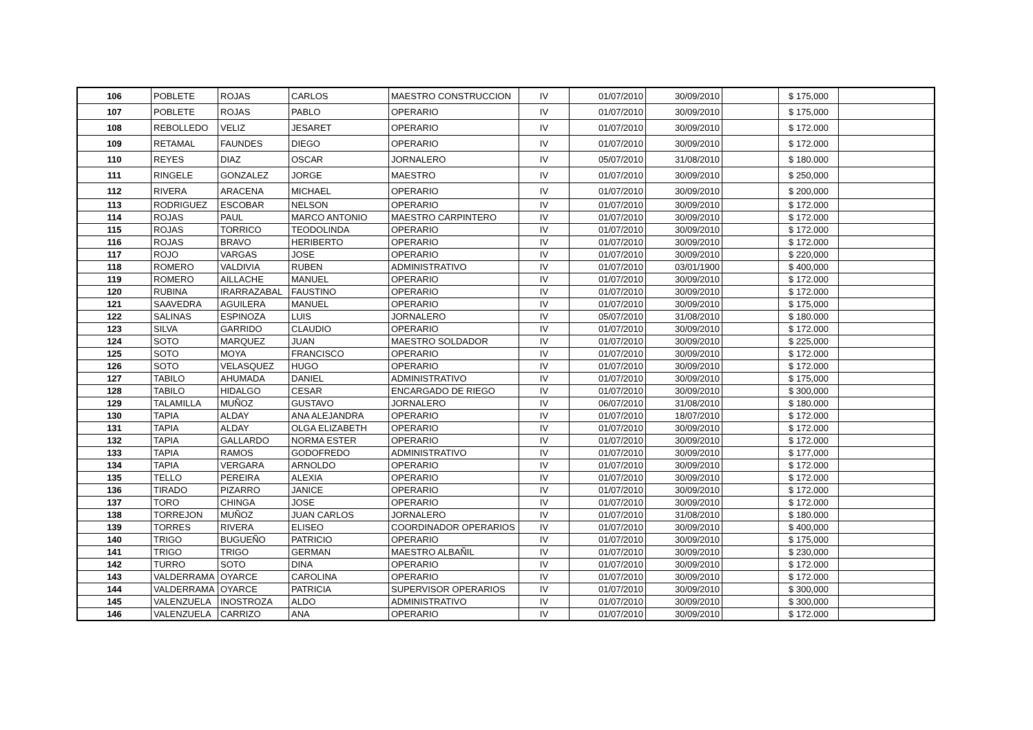| 106 | POBLETE | ROJAS | CARLOS | MAESTRO CONSTRUCCION | IV | 01/07/2010 | 30/09/2010 | | $ 175,000 | |
| 107 | POBLETE | ROJAS | PABLO | OPERARIO | IV | 01/07/2010 | 30/09/2010 | | $ 175,000 | |
| 108 | REBOLLEDO | VELIZ | JESARET | OPERARIO | IV | 01/07/2010 | 30/09/2010 | | $ 172.000 | |
| 109 | RETAMAL | FAUNDES | DIEGO | OPERARIO | IV | 01/07/2010 | 30/09/2010 | | $ 172.000 | |
| 110 | REYES | DIAZ | OSCAR | JORNALERO | IV | 05/07/2010 | 31/08/2010 | | $ 180.000 | |
| 111 | RINGELE | GONZALEZ | JORGE | MAESTRO | IV | 01/07/2010 | 30/09/2010 | | $ 250,000 | |
| 112 | RIVERA | ARACENA | MICHAEL | OPERARIO | IV | 01/07/2010 | 30/09/2010 | | $ 200,000 | |
| 113 | RODRIGUEZ | ESCOBAR | NELSON | OPERARIO | IV | 01/07/2010 | 30/09/2010 | | $ 172.000 | |
| 114 | ROJAS | PAUL | MARCO ANTONIO | MAESTRO CARPINTERO | IV | 01/07/2010 | 30/09/2010 | | $ 172.000 | |
| 115 | ROJAS | TORRICO | TEODOLINDA | OPERARIO | IV | 01/07/2010 | 30/09/2010 | | $ 172.000 | |
| 116 | ROJAS | BRAVO | HERIBERTO | OPERARIO | IV | 01/07/2010 | 30/09/2010 | | $ 172.000 | |
| 117 | ROJO | VARGAS | JOSE | OPERARIO | IV | 01/07/2010 | 30/09/2010 | | $ 220,000 | |
| 118 | ROMERO | VALDIVIA | RUBEN | ADMINISTRATIVO | IV | 01/07/2010 | 03/01/1900 | | $ 400,000 | |
| 119 | ROMERO | AILLACHE | MANUEL | OPERARIO | IV | 01/07/2010 | 30/09/2010 | | $ 172.000 | |
| 120 | RUBINA | IRARRAZABAL | FAUSTINO | OPERARIO | IV | 01/07/2010 | 30/09/2010 | | $ 172.000 | |
| 121 | SAAVEDRA | AGUILERA | MANUEL | OPERARIO | IV | 01/07/2010 | 30/09/2010 | | $ 175,000 | |
| 122 | SALINAS | ESPINOZA | LUIS | JORNALERO | IV | 05/07/2010 | 31/08/2010 | | $ 180.000 | |
| 123 | SILVA | GARRIDO | CLAUDIO | OPERARIO | IV | 01/07/2010 | 30/09/2010 | | $ 172.000 | |
| 124 | SOTO | MARQUEZ | JUAN | MAESTRO SOLDADOR | IV | 01/07/2010 | 30/09/2010 | | $ 225,000 | |
| 125 | SOTO | MOYA | FRANCISCO | OPERARIO | IV | 01/07/2010 | 30/09/2010 | | $ 172.000 | |
| 126 | SOTO | VELASQUEZ | HUGO | OPERARIO | IV | 01/07/2010 | 30/09/2010 | | $ 172.000 | |
| 127 | TABILO | AHUMADA | DANIEL | ADMINISTRATIVO | IV | 01/07/2010 | 30/09/2010 | | $ 175,000 | |
| 128 | TABILO | HIDALGO | CESAR | ENCARGADO DE RIEGO | IV | 01/07/2010 | 30/09/2010 | | $ 300,000 | |
| 129 | TALAMILLA | MUÑOZ | GUSTAVO | JORNALERO | IV | 06/07/2010 | 31/08/2010 | | $ 180.000 | |
| 130 | TAPIA | ALDAY | ANA ALEJANDRA | OPERARIO | IV | 01/07/2010 | 18/07/2010 | | $ 172.000 | |
| 131 | TAPIA | ALDAY | OLGA ELIZABETH | OPERARIO | IV | 01/07/2010 | 30/09/2010 | | $ 172.000 | |
| 132 | TAPIA | GALLARDO | NORMA ESTER | OPERARIO | IV | 01/07/2010 | 30/09/2010 | | $ 172.000 | |
| 133 | TAPIA | RAMOS | GODOFREDO | ADMINISTRATIVO | IV | 01/07/2010 | 30/09/2010 | | $ 177,000 | |
| 134 | TAPIA | VERGARA | ARNOLDO | OPERARIO | IV | 01/07/2010 | 30/09/2010 | | $ 172.000 | |
| 135 | TELLO | PEREIRA | ALEXIA | OPERARIO | IV | 01/07/2010 | 30/09/2010 | | $ 172.000 | |
| 136 | TIRADO | PIZARRO | JANICE | OPERARIO | IV | 01/07/2010 | 30/09/2010 | | $ 172.000 | |
| 137 | TORO | CHINGA | JOSE | OPERARIO | IV | 01/07/2010 | 30/09/2010 | | $ 172.000 | |
| 138 | TORREJON | MUÑOZ | JUAN CARLOS | JORNALERO | IV | 01/07/2010 | 31/08/2010 | | $ 180.000 | |
| 139 | TORRES | RIVERA | ELISEO | COORDINADOR OPERARIOS | IV | 01/07/2010 | 30/09/2010 | | $ 400,000 | |
| 140 | TRIGO | BUGUEÑO | PATRICIO | OPERARIO | IV | 01/07/2010 | 30/09/2010 | | $ 175,000 | |
| 141 | TRIGO | TRIGO | GERMAN | MAESTRO ALBAÑIL | IV | 01/07/2010 | 30/09/2010 | | $ 230,000 | |
| 142 | TURRO | SOTO | DINA | OPERARIO | IV | 01/07/2010 | 30/09/2010 | | $ 172.000 | |
| 143 | VALDERRAMA | OYARCE | CAROLINA | OPERARIO | IV | 01/07/2010 | 30/09/2010 | | $ 172.000 | |
| 144 | VALDERRAMA | OYARCE | PATRICIA | SUPERVISOR OPERARIOS | IV | 01/07/2010 | 30/09/2010 | | $ 300,000 | |
| 145 | VALENZUELA | INOSTROZA | ALDO | ADMINISTRATIVO | IV | 01/07/2010 | 30/09/2010 | | $ 300,000 | |
| 146 | VALENZUELA | CARRIZO | ANA | OPERARIO | IV | 01/07/2010 | 30/09/2010 | | $ 172.000 | |